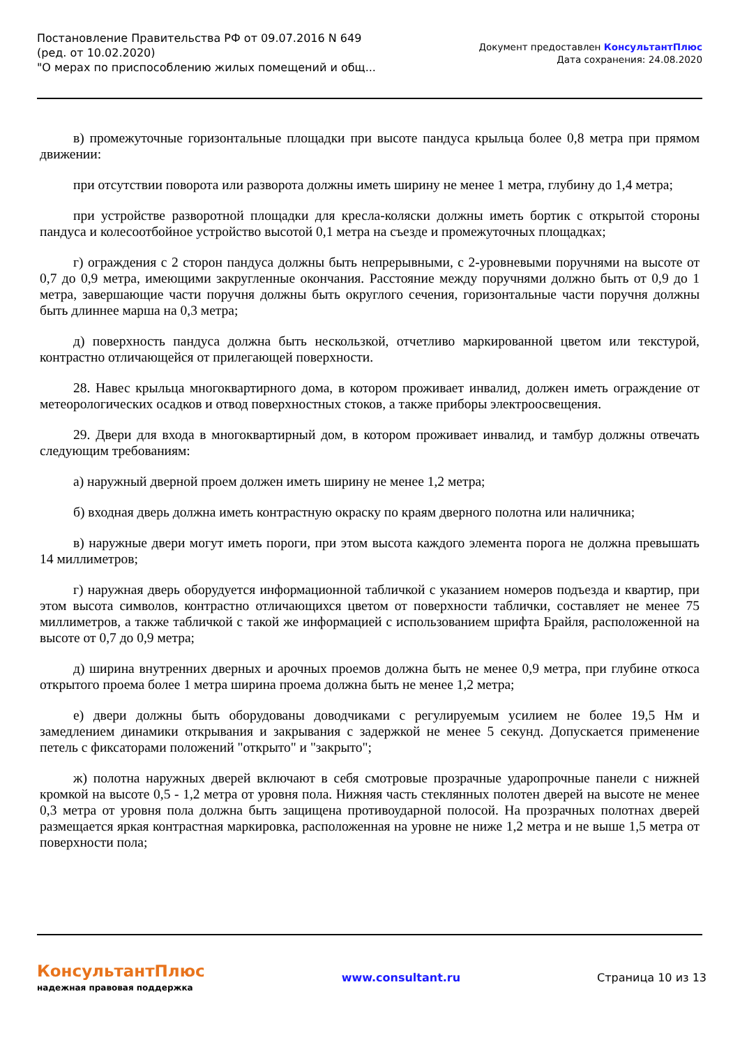Постановление Правительства РФ от 09.07.2016 N 649
(ред. от 10.02.2020)
"О мерах по приспособлению жилых помещений и общ...
Документ предоставлен КонсультантПлюс
Дата сохранения: 24.08.2020
в) промежуточные горизонтальные площадки при высоте пандуса крыльца более 0,8 метра при прямом движении:
при отсутствии поворота или разворота должны иметь ширину не менее 1 метра, глубину до 1,4 метра;
при устройстве разворотной площадки для кресла-коляски должны иметь бортик с открытой стороны пандуса и колесоотбойное устройство высотой 0,1 метра на съезде и промежуточных площадках;
г) ограждения с 2 сторон пандуса должны быть непрерывными, с 2-уровневыми поручнями на высоте от 0,7 до 0,9 метра, имеющими закругленные окончания. Расстояние между поручнями должно быть от 0,9 до 1 метра, завершающие части поручня должны быть округлого сечения, горизонтальные части поручня должны быть длиннее марша на 0,3 метра;
д) поверхность пандуса должна быть нескользкой, отчетливо маркированной цветом или текстурой, контрастно отличающейся от прилегающей поверхности.
28. Навес крыльца многоквартирного дома, в котором проживает инвалид, должен иметь ограждение от метеорологических осадков и отвод поверхностных стоков, а также приборы электроосвещения.
29. Двери для входа в многоквартирный дом, в котором проживает инвалид, и тамбур должны отвечать следующим требованиям:
а) наружный дверной проем должен иметь ширину не менее 1,2 метра;
б) входная дверь должна иметь контрастную окраску по краям дверного полотна или наличника;
в) наружные двери могут иметь пороги, при этом высота каждого элемента порога не должна превышать 14 миллиметров;
г) наружная дверь оборудуется информационной табличкой с указанием номеров подъезда и квартир, при этом высота символов, контрастно отличающихся цветом от поверхности таблички, составляет не менее 75 миллиметров, а также табличкой с такой же информацией с использованием шрифта Брайля, расположенной на высоте от 0,7 до 0,9 метра;
д) ширина внутренних дверных и арочных проемов должна быть не менее 0,9 метра, при глубине откоса открытого проема более 1 метра ширина проема должна быть не менее 1,2 метра;
е) двери должны быть оборудованы доводчиками с регулируемым усилием не более 19,5 Нм и замедлением динамики открывания и закрывания с задержкой не менее 5 секунд. Допускается применение петель с фиксаторами положений "открыто" и "закрыто";
ж) полотна наружных дверей включают в себя смотровые прозрачные ударопрочные панели с нижней кромкой на высоте 0,5 - 1,2 метра от уровня пола. Нижняя часть стеклянных полотен дверей на высоте не менее 0,3 метра от уровня пола должна быть защищена противоударной полосой. На прозрачных полотнах дверей размещается яркая контрастная маркировка, расположенная на уровне не ниже 1,2 метра и не выше 1,5 метра от поверхности пола;
КонсультантПлюс
надежная правовая поддержка
www.consultant.ru Страница 10 из 13